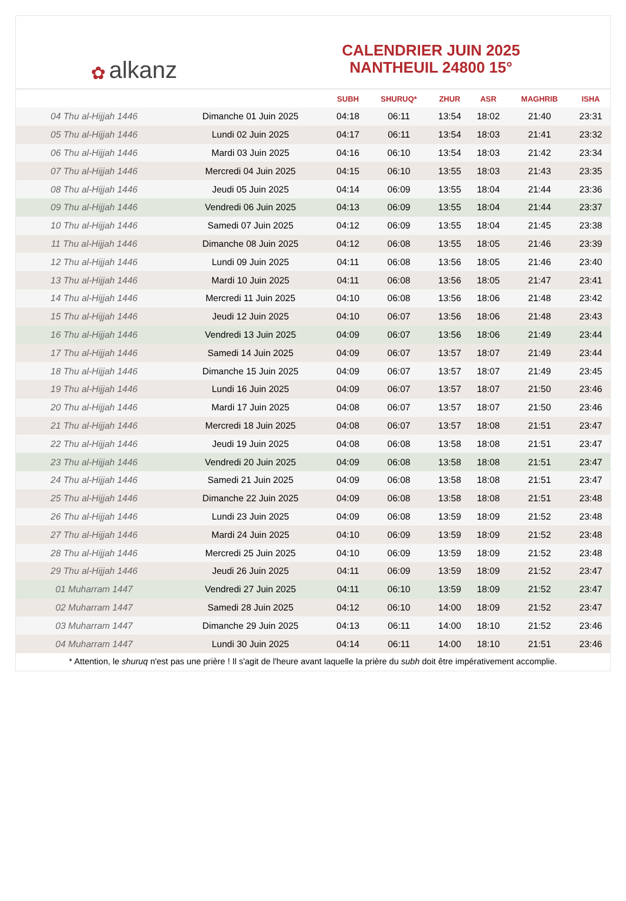✿ alkanz
CALENDRIER JUIN 2025
NANTHEUIL 24800 15°
| | | SUBH | SHURUQ* | ZHUR | ASR | MAGHRIB | ISHA |
| --- | --- | --- | --- | --- | --- | --- | --- |
| 04 Thu al-Hijjah 1446 | Dimanche 01 Juin 2025 | 04:18 | 06:11 | 13:54 | 18:02 | 21:40 | 23:31 |
| 05 Thu al-Hijjah 1446 | Lundi 02 Juin 2025 | 04:17 | 06:11 | 13:54 | 18:03 | 21:41 | 23:32 |
| 06 Thu al-Hijjah 1446 | Mardi 03 Juin 2025 | 04:16 | 06:10 | 13:54 | 18:03 | 21:42 | 23:34 |
| 07 Thu al-Hijjah 1446 | Mercredi 04 Juin 2025 | 04:15 | 06:10 | 13:55 | 18:03 | 21:43 | 23:35 |
| 08 Thu al-Hijjah 1446 | Jeudi 05 Juin 2025 | 04:14 | 06:09 | 13:55 | 18:04 | 21:44 | 23:36 |
| 09 Thu al-Hijjah 1446 | Vendredi 06 Juin 2025 | 04:13 | 06:09 | 13:55 | 18:04 | 21:44 | 23:37 |
| 10 Thu al-Hijjah 1446 | Samedi 07 Juin 2025 | 04:12 | 06:09 | 13:55 | 18:04 | 21:45 | 23:38 |
| 11 Thu al-Hijjah 1446 | Dimanche 08 Juin 2025 | 04:12 | 06:08 | 13:55 | 18:05 | 21:46 | 23:39 |
| 12 Thu al-Hijjah 1446 | Lundi 09 Juin 2025 | 04:11 | 06:08 | 13:56 | 18:05 | 21:46 | 23:40 |
| 13 Thu al-Hijjah 1446 | Mardi 10 Juin 2025 | 04:11 | 06:08 | 13:56 | 18:05 | 21:47 | 23:41 |
| 14 Thu al-Hijjah 1446 | Mercredi 11 Juin 2025 | 04:10 | 06:08 | 13:56 | 18:06 | 21:48 | 23:42 |
| 15 Thu al-Hijjah 1446 | Jeudi 12 Juin 2025 | 04:10 | 06:07 | 13:56 | 18:06 | 21:48 | 23:43 |
| 16 Thu al-Hijjah 1446 | Vendredi 13 Juin 2025 | 04:09 | 06:07 | 13:56 | 18:06 | 21:49 | 23:44 |
| 17 Thu al-Hijjah 1446 | Samedi 14 Juin 2025 | 04:09 | 06:07 | 13:57 | 18:07 | 21:49 | 23:44 |
| 18 Thu al-Hijjah 1446 | Dimanche 15 Juin 2025 | 04:09 | 06:07 | 13:57 | 18:07 | 21:49 | 23:45 |
| 19 Thu al-Hijjah 1446 | Lundi 16 Juin 2025 | 04:09 | 06:07 | 13:57 | 18:07 | 21:50 | 23:46 |
| 20 Thu al-Hijjah 1446 | Mardi 17 Juin 2025 | 04:08 | 06:07 | 13:57 | 18:07 | 21:50 | 23:46 |
| 21 Thu al-Hijjah 1446 | Mercredi 18 Juin 2025 | 04:08 | 06:07 | 13:57 | 18:08 | 21:51 | 23:47 |
| 22 Thu al-Hijjah 1446 | Jeudi 19 Juin 2025 | 04:08 | 06:08 | 13:58 | 18:08 | 21:51 | 23:47 |
| 23 Thu al-Hijjah 1446 | Vendredi 20 Juin 2025 | 04:09 | 06:08 | 13:58 | 18:08 | 21:51 | 23:47 |
| 24 Thu al-Hijjah 1446 | Samedi 21 Juin 2025 | 04:09 | 06:08 | 13:58 | 18:08 | 21:51 | 23:47 |
| 25 Thu al-Hijjah 1446 | Dimanche 22 Juin 2025 | 04:09 | 06:08 | 13:58 | 18:08 | 21:51 | 23:48 |
| 26 Thu al-Hijjah 1446 | Lundi 23 Juin 2025 | 04:09 | 06:08 | 13:59 | 18:09 | 21:52 | 23:48 |
| 27 Thu al-Hijjah 1446 | Mardi 24 Juin 2025 | 04:10 | 06:09 | 13:59 | 18:09 | 21:52 | 23:48 |
| 28 Thu al-Hijjah 1446 | Mercredi 25 Juin 2025 | 04:10 | 06:09 | 13:59 | 18:09 | 21:52 | 23:48 |
| 29 Thu al-Hijjah 1446 | Jeudi 26 Juin 2025 | 04:11 | 06:09 | 13:59 | 18:09 | 21:52 | 23:47 |
| 01 Muharram 1447 | Vendredi 27 Juin 2025 | 04:11 | 06:10 | 13:59 | 18:09 | 21:52 | 23:47 |
| 02 Muharram 1447 | Samedi 28 Juin 2025 | 04:12 | 06:10 | 14:00 | 18:09 | 21:52 | 23:47 |
| 03 Muharram 1447 | Dimanche 29 Juin 2025 | 04:13 | 06:11 | 14:00 | 18:10 | 21:52 | 23:46 |
| 04 Muharram 1447 | Lundi 30 Juin 2025 | 04:14 | 06:11 | 14:00 | 18:10 | 21:51 | 23:46 |
* Attention, le shuruq n'est pas une prière ! Il s'agit de l'heure avant laquelle la prière du subh doit être impérativement accomplie.